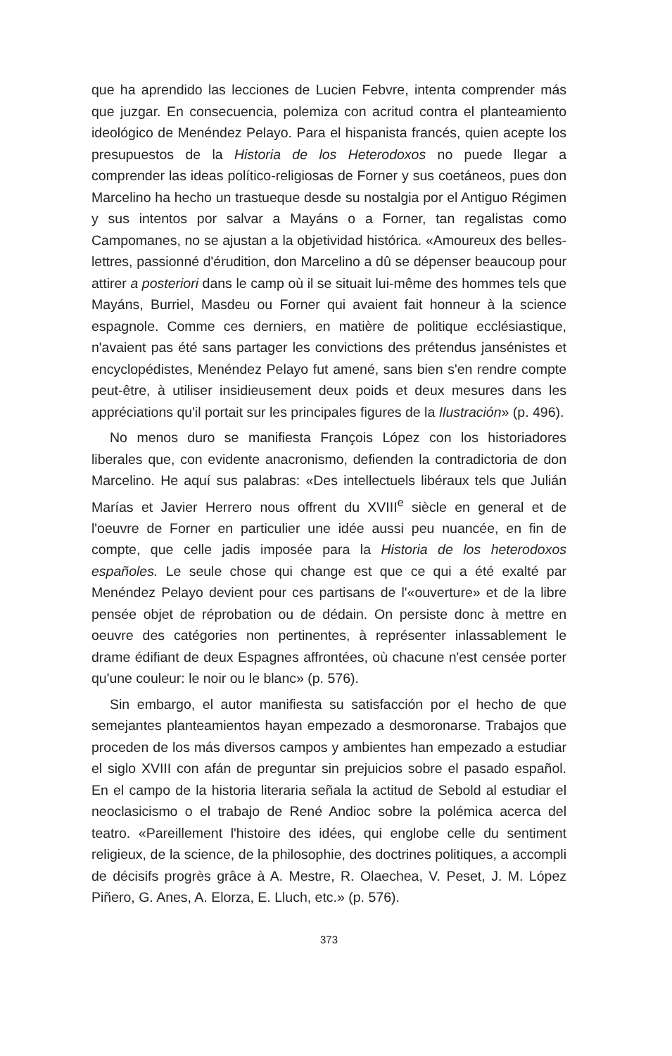que ha aprendido las lecciones de Lucien Febvre, intenta comprender más que juzgar. En consecuencia, polemiza con acritud contra el planteamiento ideológico de Menéndez Pelayo. Para el hispanista francés, quien acepte los presupuestos de la Historia de los Heterodoxos no puede llegar a comprender las ideas político-religiosas de Forner y sus coetáneos, pues don Marcelino ha hecho un trastueque desde su nostalgia por el Antiguo Régimen y sus intentos por salvar a Mayáns o a Forner, tan regalistas como Campomanes, no se ajustan a la objetividad histórica. «Amoureux des belles-lettres, passionné d'érudition, don Marcelino a dû se dépenser beaucoup pour attirer a posteriori dans le camp où il se situait lui-même des hommes tels que Mayáns, Burriel, Masdeu ou Forner qui avaient fait honneur à la science espagnole. Comme ces derniers, en matière de politique ecclésiastique, n'avaient pas été sans partager les convictions des prétendus jansénistes et encyclopédistes, Menéndez Pelayo fut amené, sans bien s'en rendre compte peut-être, à utiliser insidieusement deux poids et deux mesures dans les appréciations qu'il portait sur les principales figures de la Ilustración» (p. 496).
No menos duro se manifiesta François López con los historiadores liberales que, con evidente anacronismo, defienden la contradictoria de don Marcelino. He aquí sus palabras: «Des intellectuels libéraux tels que Julián Marías et Javier Herrero nous offrent du XVIII<sup>e</sup> siècle en general et de l'oeuvre de Forner en particulier une idée aussi peu nuancée, en fin de compte, que celle jadis imposée para la Historia de los heterodoxos españoles. Le seule chose qui change est que ce qui a été exalté par Menéndez Pelayo devient pour ces partisans de l'«ouverture» et de la libre pensée objet de réprobation ou de dédain. On persiste donc à mettre en oeuvre des catégories non pertinentes, à représenter inlassablement le drame édifiant de deux Espagnes affrontées, où chacune n'est censée porter qu'une couleur: le noir ou le blanc» (p. 576).
Sin embargo, el autor manifiesta su satisfacción por el hecho de que semejantes planteamientos hayan empezado a desmoronarse. Trabajos que proceden de los más diversos campos y ambientes han empezado a estudiar el siglo XVIII con afán de preguntar sin prejuicios sobre el pasado español. En el campo de la historia literaria señala la actitud de Sebold al estudiar el neoclasicismo o el trabajo de René Andioc sobre la polémica acerca del teatro. «Pareillement l'histoire des idées, qui englobe celle du sentiment religieux, de la science, de la philosophie, des doctrines politiques, a accompli de décisifs progrès grâce à A. Mestre, R. Olaechea, V. Peset, J. M. López Piñero, G. Anes, A. Elorza, E. Lluch, etc.» (p. 576).
373